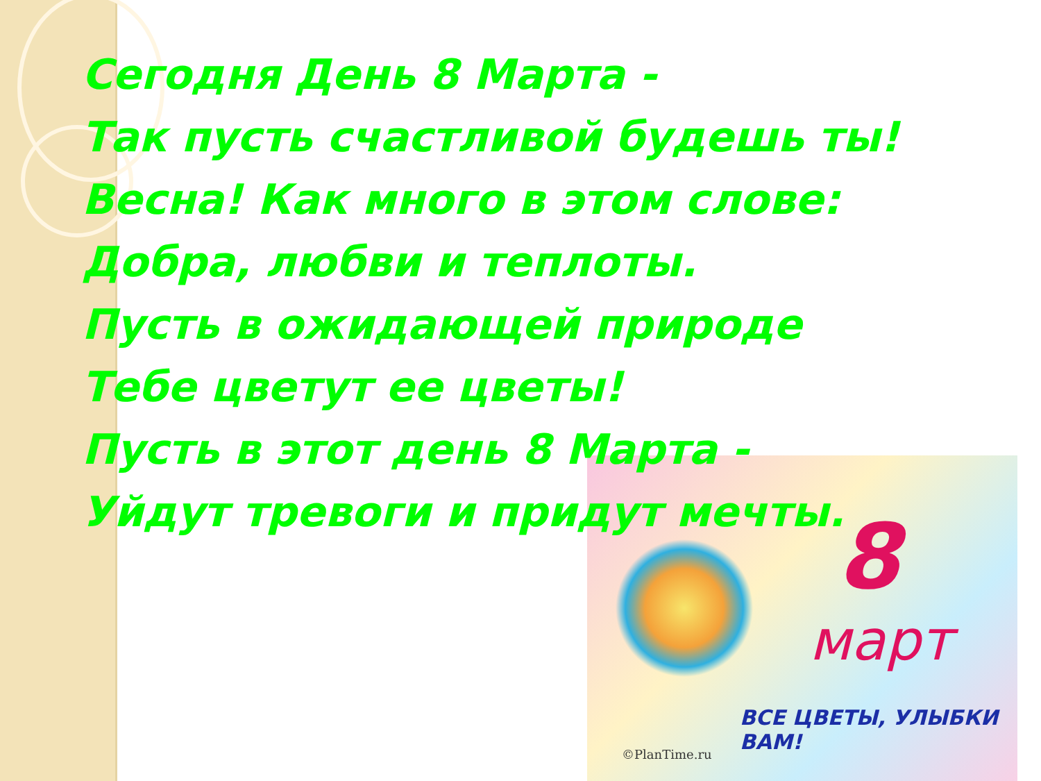8
март
ВСЕ ЦВЕТЫ, УЛЫБКИ ВАМ!
©PlanTime.ru
Сегодня День 8 Марта -
Так пусть счастливой будешь ты!
Весна! Как много в этом слове:
Добра, любви и теплоты.
Пусть в ожидающей природе
Тебе цветут ее цветы!
Пусть в этот день 8 Марта -
Уйдут тревоги и придут мечты.